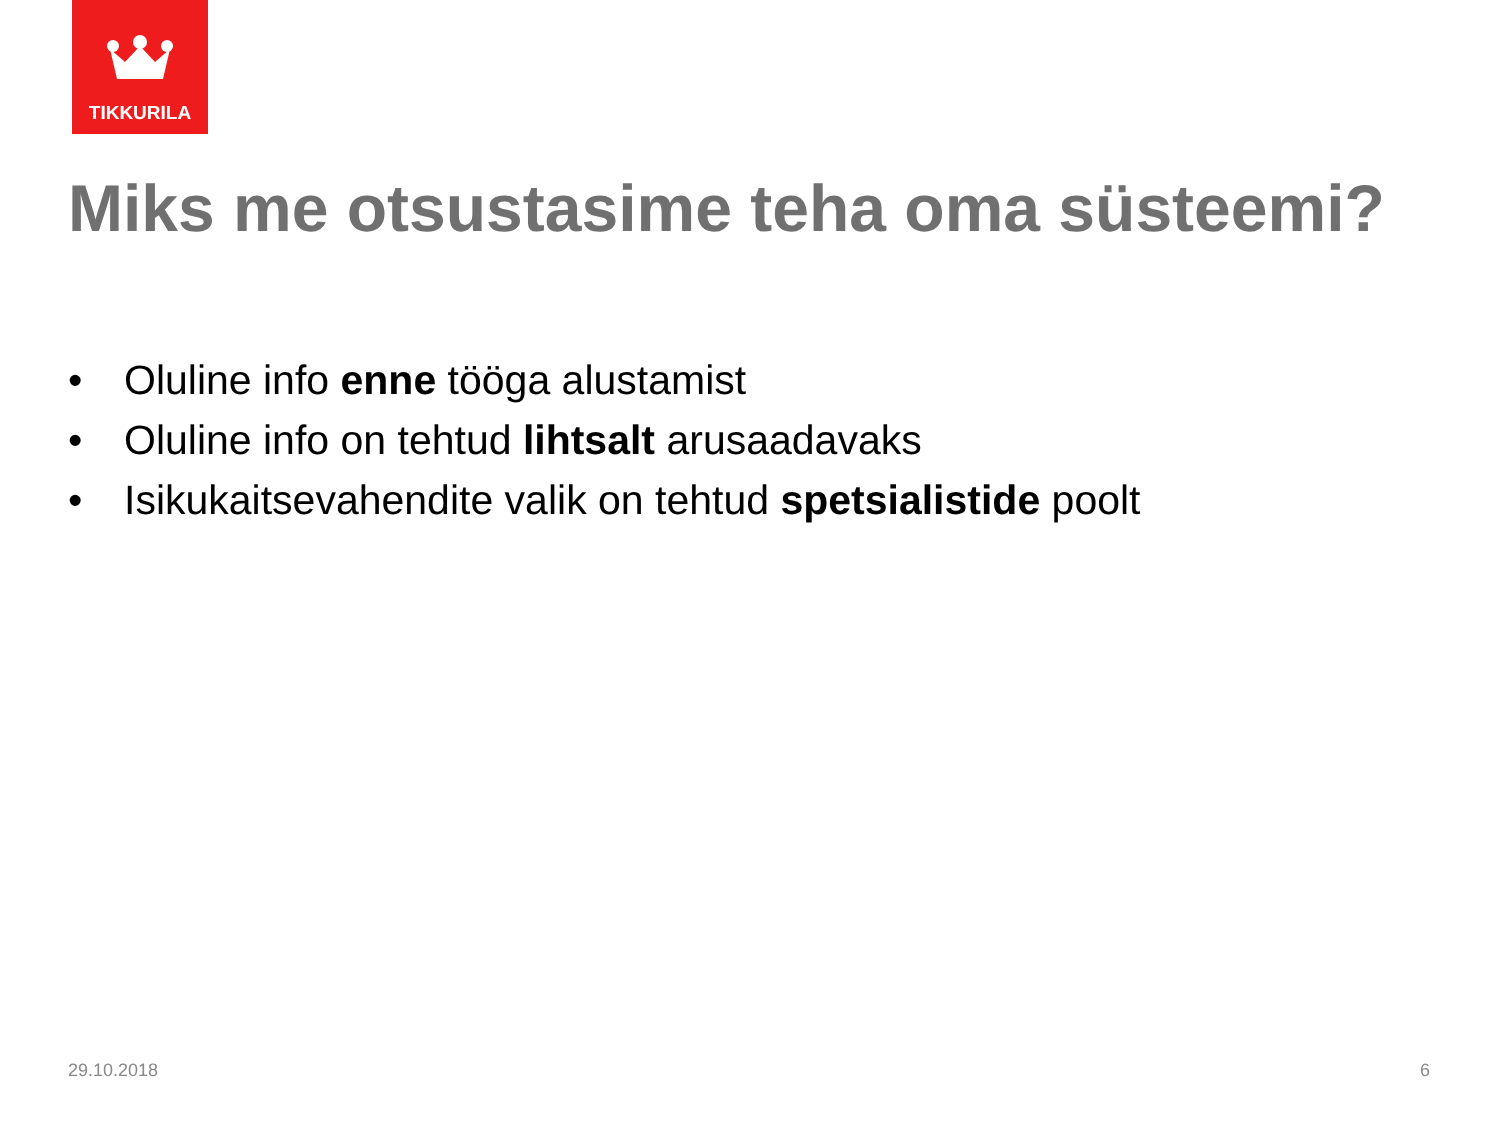TIKKURILA
Miks me otsustasime teha oma süsteemi?
• Oluline info enne tööga alustamist
• Oluline info on tehtud lihtsalt arusaadavaks
• Isikukaitsevahendite valik on tehtud spetsialistide poolt
29.10.2018 6